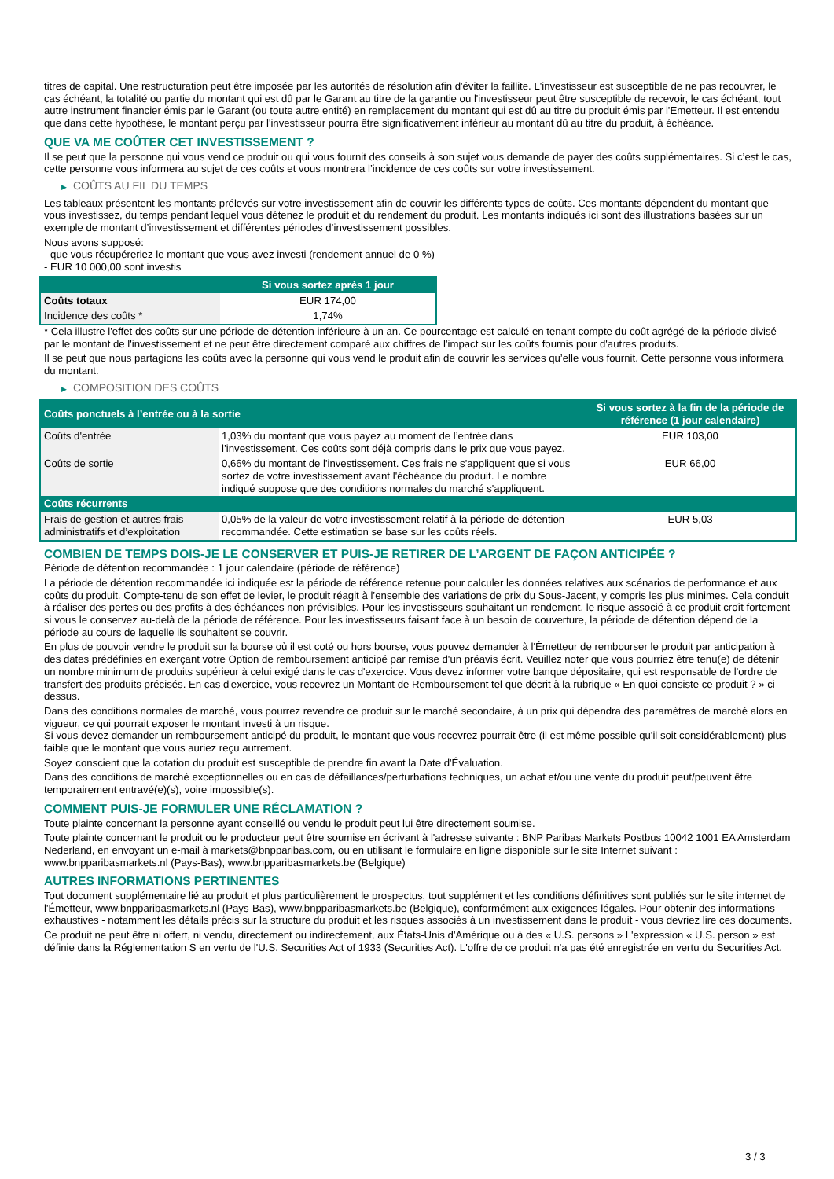titres de capital. Une restructuration peut être imposée par les autorités de résolution afin d'éviter la faillite. L'investisseur est susceptible de ne pas recouvrer, le cas échéant, la totalité ou partie du montant qui est dû par le Garant au titre de la garantie ou l'investisseur peut être susceptible de recevoir, le cas échéant, tout autre instrument financier émis par le Garant (ou toute autre entité) en remplacement du montant qui est dû au titre du produit émis par l'Emetteur. Il est entendu que dans cette hypothèse, le montant perçu par l'investisseur pourra être significativement inférieur au montant dû au titre du produit, à échéance.
QUE VA ME COÛTER CET INVESTISSEMENT ?
Il se peut que la personne qui vous vend ce produit ou qui vous fournit des conseils à son sujet vous demande de payer des coûts supplémentaires. Si c’est le cas, cette personne vous informera au sujet de ces coûts et vous montrera l’incidence de ces coûts sur votre investissement.
▶ COÛTS AU FIL DU TEMPS
Les tableaux présentent les montants prélevés sur votre investissement afin de couvrir les différents types de coûts. Ces montants dépendent du montant que vous investissez, du temps pendant lequel vous détenez le produit et du rendement du produit. Les montants indiqués ici sont des illustrations basées sur un exemple de montant d’investissement et différentes périodes d’investissement possibles.
Nous avons supposé:
- que vous récupéreriez le montant que vous avez investi (rendement annuel de 0 %)
- EUR 10 000,00 sont investis
| | Si vous sortez après 1 jour |
| --- | --- |
| Coûts totaux | EUR 174,00 |
| Incidence des coûts * | 1,74% |
* Cela illustre l'effet des coûts sur une période de détention inférieure à un an. Ce pourcentage est calculé en tenant compte du coût agrégé de la période divisé par le montant de l'investissement et ne peut être directement comparé aux chiffres de l'impact sur les coûts fournis pour d'autres produits.
Il se peut que nous partagions les coûts avec la personne qui vous vend le produit afin de couvrir les services qu’elle vous fournit. Cette personne vous informera du montant.
▶ COMPOSITION DES COÛTS
| Coûts ponctuels à l’entrée ou à la sortie | | Si vous sortez à la fin de la période de référence (1 jour calendaire) |
| --- | --- | --- |
| Coûts d'entrée | 1,03% du montant que vous payez au moment de l’entrée dans l’investissement. Ces coûts sont déjà compris dans le prix que vous payez. | EUR 103,00 |
| Coûts de sortie | 0,66% du montant de l'investissement. Ces frais ne s'appliquent que si vous sortez de votre investissement avant l'échéance du produit. Le nombre indiqué suppose que des conditions normales du marché s'appliquent. | EUR 66,00 |
| Coûts récurrents | | |
| Frais de gestion et autres frais administratifs et d’exploitation | 0,05% de la valeur de votre investissement relatif à la période de détention recommandée. Cette estimation se base sur les coûts réels. | EUR 5,03 |
COMBIEN DE TEMPS DOIS-JE LE CONSERVER ET PUIS-JE RETIRER DE L’ARGENT DE FAÇON ANTICIPÉE ?
Période de détention recommandée : 1 jour calendaire (période de référence)
La période de détention recommandée ici indiquée est la période de référence retenue pour calculer les données relatives aux scénarios de performance et aux coûts du produit. Compte-tenu de son effet de levier, le produit réagit à l’ensemble des variations de prix du Sous-Jacent, y compris les plus minimes. Cela conduit à réaliser des pertes ou des profits à des échéances non prévisibles. Pour les investisseurs souhaitant un rendement, le risque associé à ce produit croît fortement si vous le conservez au-delà de la période de référence. Pour les investisseurs faisant face à un besoin de couverture, la période de détention dépend de la période au cours de laquelle ils souhaitent se couvrir.
En plus de pouvoir vendre le produit sur la bourse où il est coté ou hors bourse, vous pouvez demander à l'Émetteur de rembourser le produit par anticipation à des dates prédéfinies en exerçant votre Option de remboursement anticipé par remise d'un préavis écrit. Veuillez noter que vous pourriez être tenu(e) de détenir un nombre minimum de produits supérieur à celui exigé dans le cas d'exercice. Vous devez informer votre banque dépositaire, qui est responsable de l'ordre de transfert des produits précisés. En cas d'exercice, vous recevrez un Montant de Remboursement tel que décrit à la rubrique « En quoi consiste ce produit ? » ci-dessus.
Dans des conditions normales de marché, vous pourrez revendre ce produit sur le marché secondaire, à un prix qui dépendra des paramètres de marché alors en vigueur, ce qui pourrait exposer le montant investi à un risque.
Si vous devez demander un remboursement anticipé du produit, le montant que vous recevrez pourrait être (il est même possible qu'il soit considérablement) plus faible que le montant que vous auriez reçu autrement.
Soyez conscient que la cotation du produit est susceptible de prendre fin avant la Date d'Évaluation.
Dans des conditions de marché exceptionnelles ou en cas de défaillances/perturbations techniques, un achat et/ou une vente du produit peut/peuvent être temporairement entravé(e)(s), voire impossible(s).
COMMENT PUIS-JE FORMULER UNE RÉCLAMATION ?
Toute plainte concernant la personne ayant conseillé ou vendu le produit peut lui être directement soumise.
Toute plainte concernant le produit ou le producteur peut être soumise en écrivant à l'adresse suivante : BNP Paribas Markets Postbus 10042 1001 EA Amsterdam Nederland, en envoyant un e-mail à markets@bnpparibas.com, ou en utilisant le formulaire en ligne disponible sur le site Internet suivant : www.bnpparibasmarkets.nl (Pays-Bas), www.bnpparibasmarkets.be (Belgique)
AUTRES INFORMATIONS PERTINENTES
Tout document supplémentaire lié au produit et plus particulièrement le prospectus, tout supplément et les conditions définitives sont publiés sur le site internet de l'Émetteur, www.bnpparibasmarkets.nl (Pays-Bas), www.bnpparibasmarkets.be (Belgique), conformément aux exigences légales. Pour obtenir des informations exhaustives - notamment les détails précis sur la structure du produit et les risques associés à un investissement dans le produit - vous devriez lire ces documents.
Ce produit ne peut être ni offert, ni vendu, directement ou indirectement, aux États-Unis d'Amérique ou à des « U.S. persons » L'expression « U.S. person » est définie dans la Réglementation S en vertu de l'U.S. Securities Act of 1933 (Securities Act). L'offre de ce produit n'a pas été enregistrée en vertu du Securities Act.
3 / 3